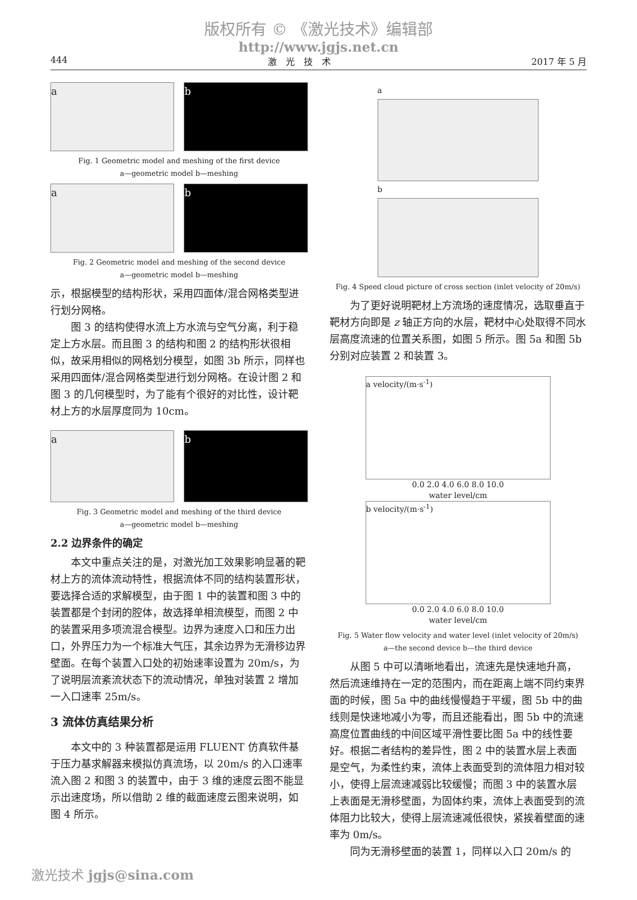版权所有 © 《激光技术》编辑部
http://www.jgjs.net.cn
444 激　光　技　术 2017 年 5 月
a b
Fig. 1 Geometric model and meshing of the first device
a—geometric model b—meshing
a b
Fig. 2 Geometric model and meshing of the second device
a—geometric model b—meshing
示，根据模型的结构形状，采用四面体/混合网格类型进行划分网格。
图 3 的结构使得水流上方水流与空气分离，利于稳定上方水层。而且图 3 的结构和图 2 的结构形状很相似，故采用相似的网格划分模型，如图 3b 所示，同样也采用四面体/混合网格类型进行划分网格。在设计图 2 和图 3 的几何模型时，为了能有个很好的对比性，设计靶材上方的水层厚度同为 10cm。
a b
Fig. 3 Geometric model and meshing of the third device
a—geometric model b—meshing
2.2 边界条件的确定
本文中重点关注的是，对激光加工效果影响显著的靶材上方的流体流动特性，根据流体不同的结构装置形状，要选择合适的求解模型，由于图 1 中的装置和图 3 中的装置都是个封闭的腔体，故选择单相流模型，而图 2 中的装置采用多项流混合模型。边界为速度入口和压力出口，外界压力为一个标准大气压，其余边界为无滑移边界壁面。在每个装置入口处的初始速率设置为 20m/s，为了说明层流紊流状态下的流动情况，单独对装置 2 增加一入口速率 25m/s。
3 流体仿真结果分析
本文中的 3 种装置都是运用 FLUENT 仿真软件基于压力基求解器来模拟仿真流场，以 20m/s 的入口速率流入图 2 和图 3 的装置中，由于 3 维的速度云图不能显示出速度场，所以借助 2 维的截面速度云图来说明，如图 4 所示。
a
b
Fig. 4 Speed cloud picture of cross section (inlet velocity of 20m/s)
为了更好说明靶材上方流场的速度情况，选取垂直于靶材方向即是 z 轴正方向的水层，靶材中心处取得不同水层高度流速的位置关系图，如图 5 所示。图 5a 和图 5b 分别对应装置 2 和装置 3。
a velocity/(m·s<sup>-1</sup>)
0.0 2.0 4.0 6.0 8.0 10.0
water level/cm
b velocity/(m·s<sup>-1</sup>)
0.0 2.0 4.0 6.0 8.0 10.0
water level/cm
Fig. 5 Water flow velocity and water level (inlet velocity of 20m/s)
a—the second device b—the third device
从图 5 中可以清晰地看出，流速先是快速地升高，然后流速维持在一定的范围内，而在距离上端不同约束界面的时候，图 5a 中的曲线慢慢趋于平缓，图 5b 中的曲线则是快速地减小为零，而且还能看出，图 5b 中的流速高度位置曲线的中间区域平滑性要比图 5a 中的线性要好。根据二者结构的差异性，图 2 中的装置水层上表面是空气，为柔性约束，流体上表面受到的流体阻力相对较小，使得上层流速减弱比较缓慢；而图 3 中的装置水层上表面是无滑移壁面，为固体约束，流体上表面受到的流体阻力比较大，使得上层流速减低很快，紧挨着壁面的速率为 0m/s。
同为无滑移壁面的装置 1，同样以入口 20m/s 的
激光技术 jgjs@sina.com